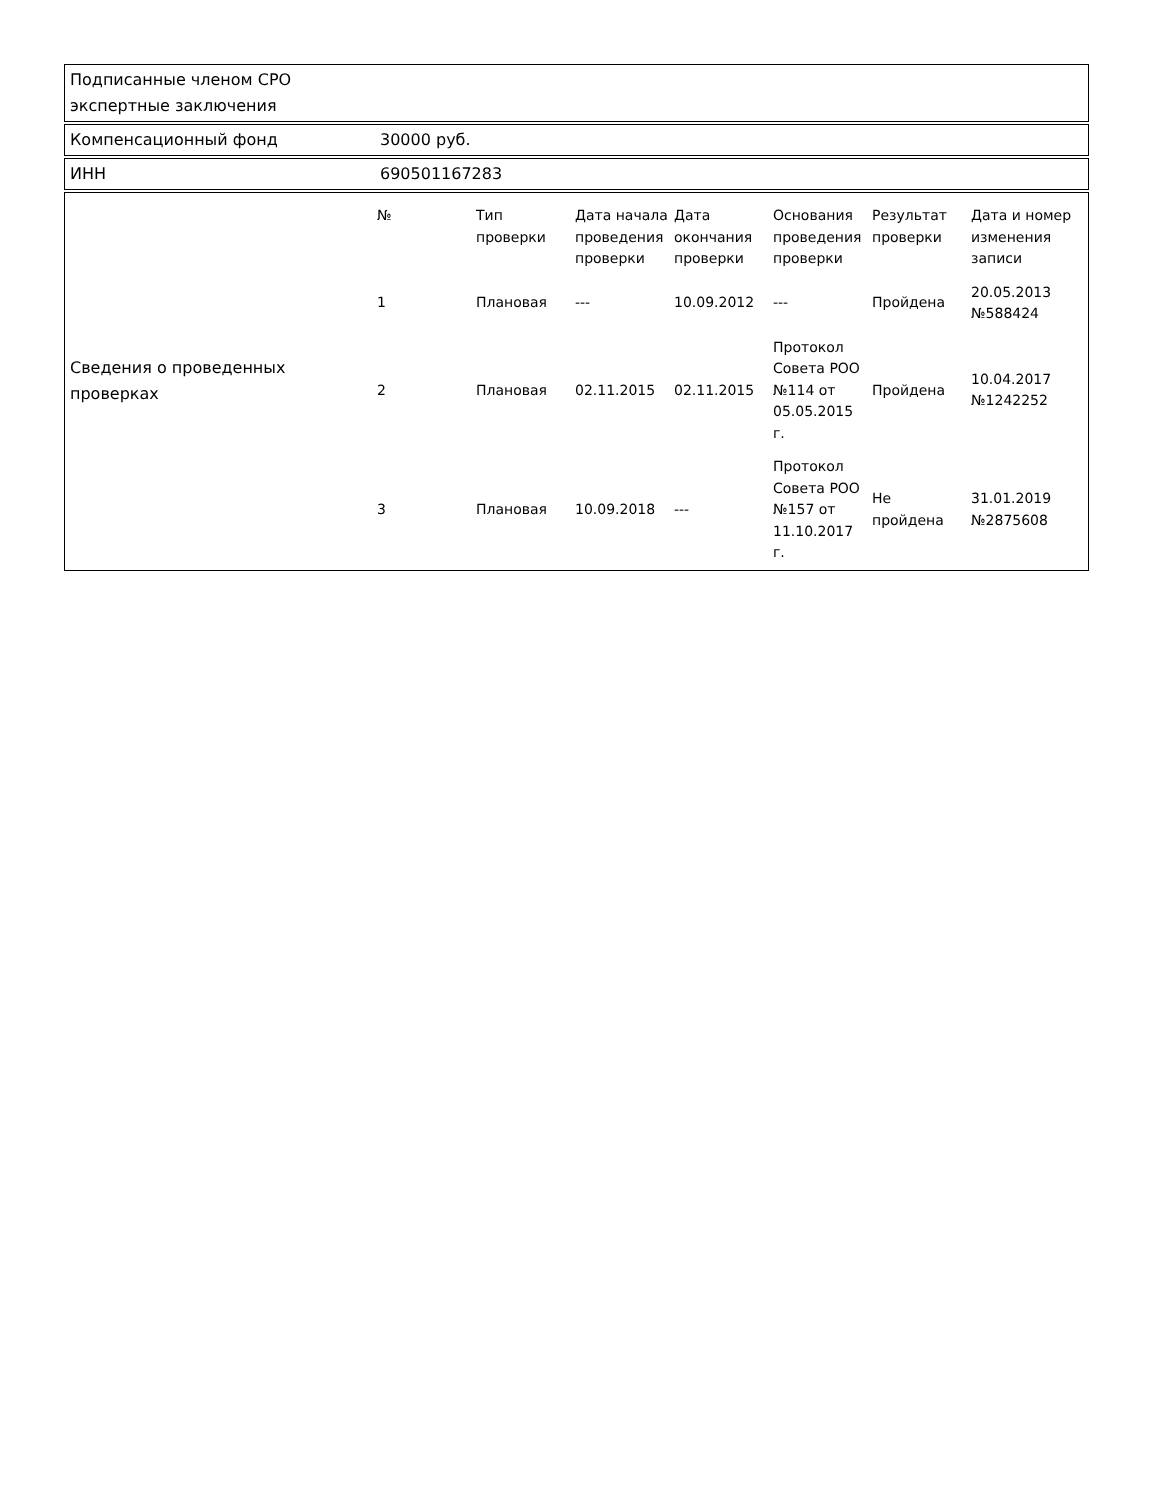Подписанные членом СРО экспертные заключения
Компенсационный фонд 30000 руб.
ИНН 690501167283
Сведения о проведенных проверках
| № | Тип проверки | Дата начала проведения проверки | Дата окончания проверки | Основания проведения проверки | Результат проверки | Дата и номер изменения записи |
| --- | --- | --- | --- | --- | --- | --- |
| 1 | Плановая | --- | 10.09.2012 | --- | Пройдена | 20.05.2013 №588424 |
| 2 | Плановая | 02.11.2015 | 02.11.2015 | Протокол Совета РОО №114 от 05.05.2015 г. | Пройдена | 10.04.2017 №1242252 |
| 3 | Плановая | 10.09.2018 | --- | Протокол Совета РОО №157 от 11.10.2017 г. | Не пройдена | 31.01.2019 №2875608 |